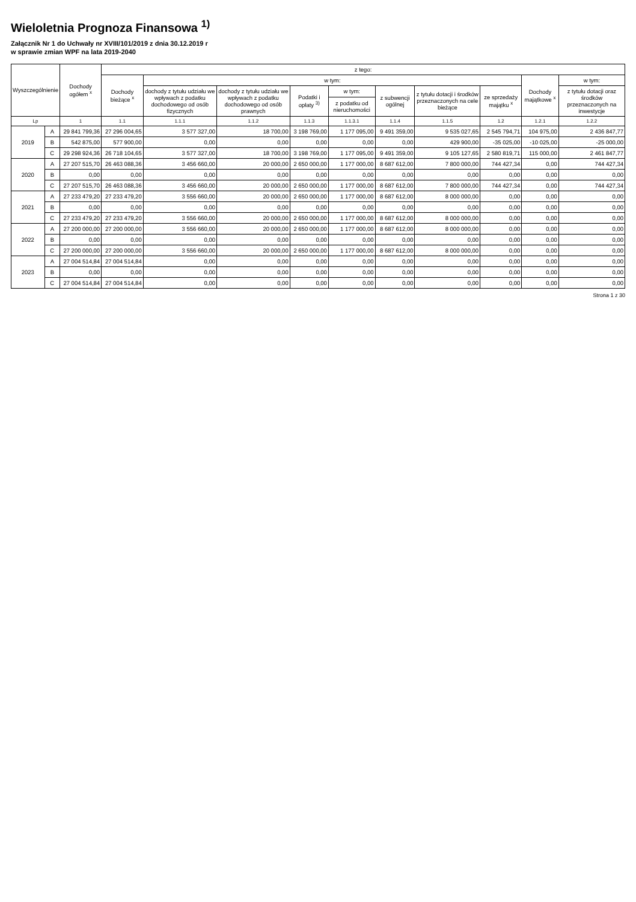Wieloletnia Prognoza Finansowa <sup>1)</sup>
Załącznik Nr 1 do Uchwały nr XVIII/101/2019 z dnia 30.12.2019 r
w sprawie zmian WPF na lata 2019-2040
| Wyszczególnienie | | Dochody ogółem <sup>x</sup> | z tego: | | | | | | | | | |
| --- | --- | --- | --- | --- | --- | --- | --- | --- | --- | --- | --- | --- |
| | | | Dochody bieżące <sup>x</sup> | w tym: | | | | | | | Dochody majątkowe <sup>x</sup> | w tym: |
| | | | | dochody z tytułu udziału we wpływach z podatku dochodowego od osób fizycznych | dochody z tytułu udziału we wpływach z podatku dochodowego od osób prawnych | Podatki i opłaty <sup>3)</sup> | w tym: | z subwencji ogólnej | z tytułu dotacji i środków przeznaczonych na cele bieżące | ze sprzedaży majątku <sup>x</sup> | | z tytułu dotacji oraz środków przeznaczonych na inwestycje |
| | | | | | | | z podatku od nieruchomości | | | | | |
| Lp | | 1 | 1.1 | 1.1.1 | 1.1.2 | 1.1.3 | 1.1.3.1 | 1.1.4 | 1.1.5 | 1.2 | 1.2.1 | 1.2.2 |
| 2019 | A | 29 841 799,36 | 27 296 004,65 | 3 577 327,00 | 18 700,00 | 3 198 769,00 | 1 177 095,00 | 9 491 359,00 | 9 535 027,65 | 2 545 794,71 | 104 975,00 | 2 436 847,77 |
| | B | 542 875,00 | 577 900,00 | 0,00 | 0,00 | 0,00 | 0,00 | 0,00 | 429 900,00 | -35 025,00 | -10 025,00 | -25 000,00 |
| | C | 29 298 924,36 | 26 718 104,65 | 3 577 327,00 | 18 700,00 | 3 198 769,00 | 1 177 095,00 | 9 491 359,00 | 9 105 127,65 | 2 580 819,71 | 115 000,00 | 2 461 847,77 |
| 2020 | A | 27 207 515,70 | 26 463 088,36 | 3 456 660,00 | 20 000,00 | 2 650 000,00 | 1 177 000,00 | 8 687 612,00 | 7 800 000,00 | 744 427,34 | 0,00 | 744 427,34 |
| | B | 0,00 | 0,00 | 0,00 | 0,00 | 0,00 | 0,00 | 0,00 | 0,00 | 0,00 | 0,00 | 0,00 |
| | C | 27 207 515,70 | 26 463 088,36 | 3 456 660,00 | 20 000,00 | 2 650 000,00 | 1 177 000,00 | 8 687 612,00 | 7 800 000,00 | 744 427,34 | 0,00 | 744 427,34 |
| 2021 | A | 27 233 479,20 | 27 233 479,20 | 3 556 660,00 | 20 000,00 | 2 650 000,00 | 1 177 000,00 | 8 687 612,00 | 8 000 000,00 | 0,00 | 0,00 | 0,00 |
| | B | 0,00 | 0,00 | 0,00 | 0,00 | 0,00 | 0,00 | 0,00 | 0,00 | 0,00 | 0,00 | 0,00 |
| | C | 27 233 479,20 | 27 233 479,20 | 3 556 660,00 | 20 000,00 | 2 650 000,00 | 1 177 000,00 | 8 687 612,00 | 8 000 000,00 | 0,00 | 0,00 | 0,00 |
| 2022 | A | 27 200 000,00 | 27 200 000,00 | 3 556 660,00 | 20 000,00 | 2 650 000,00 | 1 177 000,00 | 8 687 612,00 | 8 000 000,00 | 0,00 | 0,00 | 0,00 |
| | B | 0,00 | 0,00 | 0,00 | 0,00 | 0,00 | 0,00 | 0,00 | 0,00 | 0,00 | 0,00 | 0,00 |
| | C | 27 200 000,00 | 27 200 000,00 | 3 556 660,00 | 20 000,00 | 2 650 000,00 | 1 177 000,00 | 8 687 612,00 | 8 000 000,00 | 0,00 | 0,00 | 0,00 |
| 2023 | A | 27 004 514,84 | 27 004 514,84 | 0,00 | 0,00 | 0,00 | 0,00 | 0,00 | 0,00 | 0,00 | 0,00 | 0,00 |
| | B | 0,00 | 0,00 | 0,00 | 0,00 | 0,00 | 0,00 | 0,00 | 0,00 | 0,00 | 0,00 | 0,00 |
| | C | 27 004 514,84 | 27 004 514,84 | 0,00 | 0,00 | 0,00 | 0,00 | 0,00 | 0,00 | 0,00 | 0,00 | 0,00 |
Strona 1 z 30